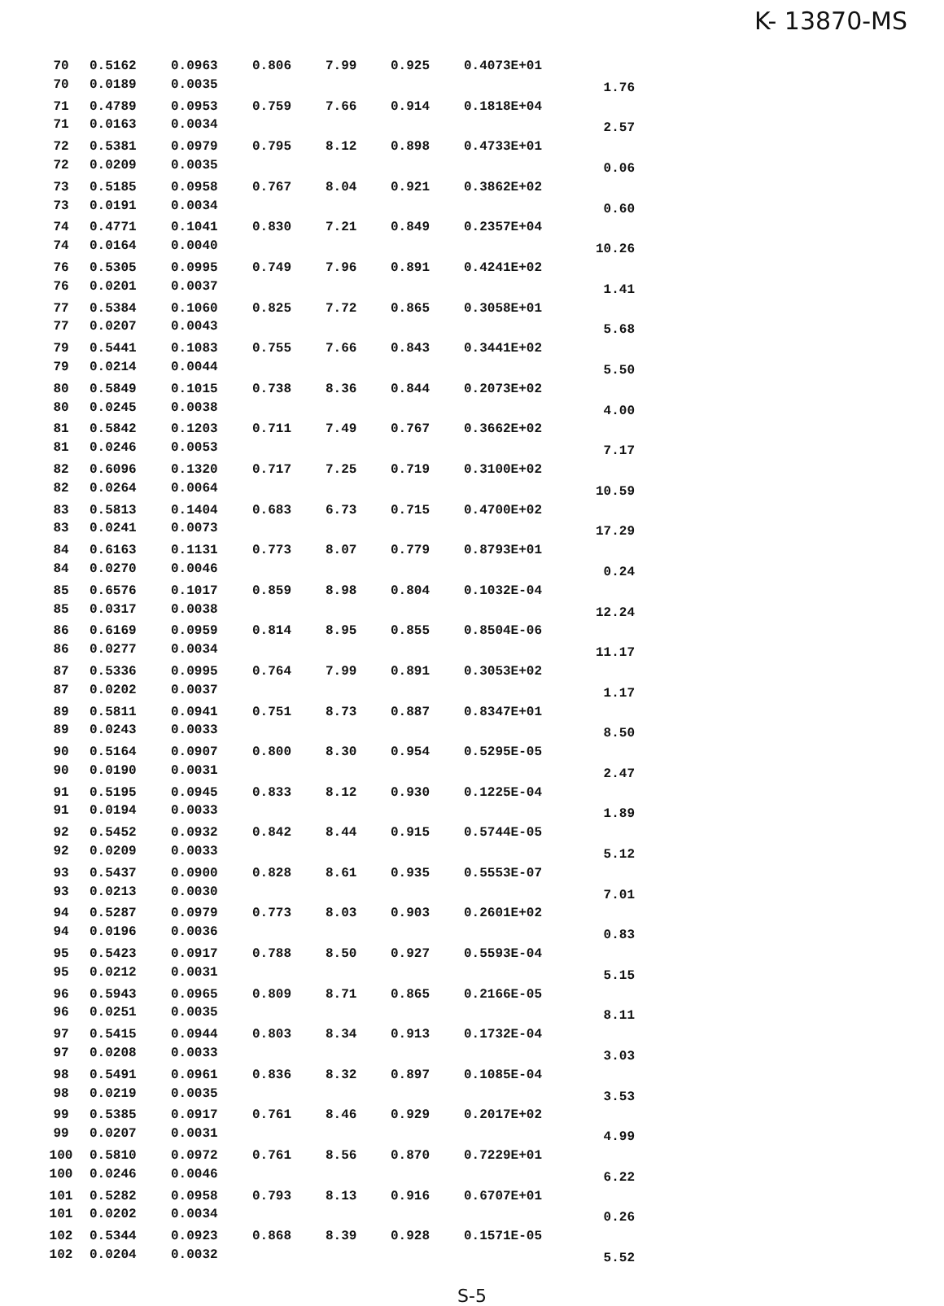K- 13870-MS
| 70 | 0.5162 | 0.0963 | 0.806 | 7.99 | 0.925 | 0.4073E+01 | |
| 70 | 0.0189 | 0.0035 | | | | | 1.76 |
| 71 | 0.4789 | 0.0953 | 0.759 | 7.66 | 0.914 | 0.1818E+04 | |
| 71 | 0.0163 | 0.0034 | | | | | 2.57 |
| 72 | 0.5381 | 0.0979 | 0.795 | 8.12 | 0.898 | 0.4733E+01 | |
| 72 | 0.0209 | 0.0035 | | | | | 0.06 |
| 73 | 0.5185 | 0.0958 | 0.767 | 8.04 | 0.921 | 0.3862E+02 | |
| 73 | 0.0191 | 0.0034 | | | | | 0.60 |
| 74 | 0.4771 | 0.1041 | 0.830 | 7.21 | 0.849 | 0.2357E+04 | |
| 74 | 0.0164 | 0.0040 | | | | | 10.26 |
| 76 | 0.5305 | 0.0995 | 0.749 | 7.96 | 0.891 | 0.4241E+02 | |
| 76 | 0.0201 | 0.0037 | | | | | 1.41 |
| 77 | 0.5384 | 0.1060 | 0.825 | 7.72 | 0.865 | 0.3058E+01 | |
| 77 | 0.0207 | 0.0043 | | | | | 5.68 |
| 79 | 0.5441 | 0.1083 | 0.755 | 7.66 | 0.843 | 0.3441E+02 | |
| 79 | 0.0214 | 0.0044 | | | | | 5.50 |
| 80 | 0.5849 | 0.1015 | 0.738 | 8.36 | 0.844 | 0.2073E+02 | |
| 80 | 0.0245 | 0.0038 | | | | | 4.00 |
| 81 | 0.5842 | 0.1203 | 0.711 | 7.49 | 0.767 | 0.3662E+02 | |
| 81 | 0.0246 | 0.0053 | | | | | 7.17 |
| 82 | 0.6096 | 0.1320 | 0.717 | 7.25 | 0.719 | 0.3100E+02 | |
| 82 | 0.0264 | 0.0064 | | | | | 10.59 |
| 83 | 0.5813 | 0.1404 | 0.683 | 6.73 | 0.715 | 0.4700E+02 | |
| 83 | 0.0241 | 0.0073 | | | | | 17.29 |
| 84 | 0.6163 | 0.1131 | 0.773 | 8.07 | 0.779 | 0.8793E+01 | |
| 84 | 0.0270 | 0.0046 | | | | | 0.24 |
| 85 | 0.6576 | 0.1017 | 0.859 | 8.98 | 0.804 | 0.1032E-04 | |
| 85 | 0.0317 | 0.0038 | | | | | 12.24 |
| 86 | 0.6169 | 0.0959 | 0.814 | 8.95 | 0.855 | 0.8504E-06 | |
| 86 | 0.0277 | 0.0034 | | | | | 11.17 |
| 87 | 0.5336 | 0.0995 | 0.764 | 7.99 | 0.891 | 0.3053E+02 | |
| 87 | 0.0202 | 0.0037 | | | | | 1.17 |
| 89 | 0.5811 | 0.0941 | 0.751 | 8.73 | 0.887 | 0.8347E+01 | |
| 89 | 0.0243 | 0.0033 | | | | | 8.50 |
| 90 | 0.5164 | 0.0907 | 0.800 | 8.30 | 0.954 | 0.5295E-05 | |
| 90 | 0.0190 | 0.0031 | | | | | 2.47 |
| 91 | 0.5195 | 0.0945 | 0.833 | 8.12 | 0.930 | 0.1225E-04 | |
| 91 | 0.0194 | 0.0033 | | | | | 1.89 |
| 92 | 0.5452 | 0.0932 | 0.842 | 8.44 | 0.915 | 0.5744E-05 | |
| 92 | 0.0209 | 0.0033 | | | | | 5.12 |
| 93 | 0.5437 | 0.0900 | 0.828 | 8.61 | 0.935 | 0.5553E-07 | |
| 93 | 0.0213 | 0.0030 | | | | | 7.01 |
| 94 | 0.5287 | 0.0979 | 0.773 | 8.03 | 0.903 | 0.2601E+02 | |
| 94 | 0.0196 | 0.0036 | | | | | 0.83 |
| 95 | 0.5423 | 0.0917 | 0.788 | 8.50 | 0.927 | 0.5593E-04 | |
| 95 | 0.0212 | 0.0031 | | | | | 5.15 |
| 96 | 0.5943 | 0.0965 | 0.809 | 8.71 | 0.865 | 0.2166E-05 | |
| 96 | 0.0251 | 0.0035 | | | | | 8.11 |
| 97 | 0.5415 | 0.0944 | 0.803 | 8.34 | 0.913 | 0.1732E-04 | |
| 97 | 0.0208 | 0.0033 | | | | | 3.03 |
| 98 | 0.5491 | 0.0961 | 0.836 | 8.32 | 0.897 | 0.1085E-04 | |
| 98 | 0.0219 | 0.0035 | | | | | 3.53 |
| 99 | 0.5385 | 0.0917 | 0.761 | 8.46 | 0.929 | 0.2017E+02 | |
| 99 | 0.0207 | 0.0031 | | | | | 4.99 |
| 100 | 0.5810 | 0.0972 | 0.761 | 8.56 | 0.870 | 0.7229E+01 | |
| 100 | 0.0246 | 0.0046 | | | | | 6.22 |
| 101 | 0.5282 | 0.0958 | 0.793 | 8.13 | 0.916 | 0.6707E+01 | |
| 101 | 0.0202 | 0.0034 | | | | | 0.26 |
| 102 | 0.5344 | 0.0923 | 0.868 | 8.39 | 0.928 | 0.1571E-05 | |
| 102 | 0.0204 | 0.0032 | | | | | 5.52 |
S-5